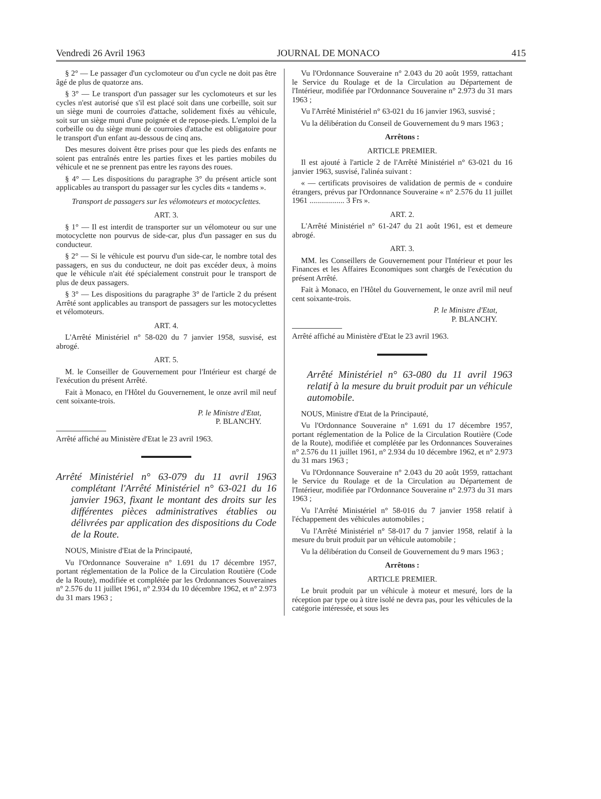Vendredi 26 Avril 1963 JOURNAL DE MONACO 415
§ 2° — Le passager d'un cyclomoteur ou d'un cycle ne doit pas être âgé de plus de quatorze ans.
§ 3° — Le transport d'un passager sur les cyclomoteurs et sur les cycles n'est autorisé que s'il est placé soit dans une corbeille, soit sur un siège muni de courroies d'attache, solidement fixés au véhicule, soit sur un siège muni d'une poignée et de repose-pieds. L'emploi de la corbeille ou du siège muni de courroies d'attache est obligatoire pour le transport d'un enfant au-dessous de cinq ans.
Des mesures doivent être prises pour que les pieds des enfants ne soient pas entraînés entre les parties fixes et les parties mobiles du véhicule et ne se prennent pas entre les rayons des roues.
§ 4° — Les dispositions du paragraphe 3° du présent article sont applicables au transport du passager sur les cycles dits « tandems ».
Transport de passagers sur les vélomoteurs et motocyclettes.
ART. 3.
§ 1° — Il est interdit de transporter sur un vélomoteur ou sur une motocyclette non pourvus de side-car, plus d'un passager en sus du conducteur.
§ 2° — Si le véhicule est pourvu d'un side-car, le nombre total des passagers, en sus du conducteur, ne doit pas excéder deux, à moins que le véhicule n'ait été spécialement construit pour le transport de plus de deux passagers.
§ 3° — Les dispositions du paragraphe 3° de l'article 2 du présent Arrêté sont applicables au transport de passagers sur les motocyclettes et vélomoteurs.
ART. 4.
L'Arrêté Ministériel n° 58-020 du 7 janvier 1958, susvisé, est abrogé.
ART. 5.
M. le Conseiller de Gouvernement pour l'Intérieur est chargé de l'exécution du présent Arrêté.
Fait à Monaco, en l'Hôtel du Gouvernement, le onze avril mil neuf cent soixante-trois.
P. le Ministre d'Etat,
P. BLANCHY.
Arrêté affiché au Ministère d'Etat le 23 avril 1963.
Arrêté Ministériel n° 63-079 du 11 avril 1963 complétant l'Arrêté Ministériel n° 63-021 du 16 janvier 1963, fixant le montant des droits sur les différentes pièces administratives établies ou délivrées par application des dispositions du Code de la Route.
NOUS, Ministre d'Etat de la Principauté,
Vu l'Ordonnance Souveraine n° 1.691 du 17 décembre 1957, portant réglementation de la Police de la Circulation Routière (Code de la Route), modifiée et complétée par les Ordonnances Souveraines n° 2.576 du 11 juillet 1961, n° 2.934 du 10 décembre 1962, et n° 2.973 du 31 mars 1963 ;
Vu l'Ordonnance Souveraine n° 2.043 du 20 août 1959, rattachant le Service du Roulage et de la Circulation au Département de l'Intérieur, modifiée par l'Ordonnance Souveraine n° 2.973 du 31 mars 1963 ;
Vu l'Arrêté Ministériel n° 63-021 du 16 janvier 1963, susvisé ;
Vu la délibération du Conseil de Gouvernement du 9 mars 1963 ;
Arrêtons :
ARTICLE PREMIER.
Il est ajouté à l'article 2 de l'Arrêté Ministériel n° 63-021 du 16 janvier 1963, susvisé, l'alinéa suivant :
« — certificats provisoires de validation de permis de « conduire étrangers, prévus par l'Ordonnance Souveraine « n° 2.576 du 11 juillet 1961 .................. 3 Frs ».
ART. 2.
L'Arrêté Ministériel n° 61-247 du 21 août 1961, est et demeure abrogé.
ART. 3.
MM. les Conseillers de Gouvernement pour l'Intérieur et pour les Finances et les Affaires Economiques sont chargés de l'exécution du présent Arrêté.
Fait à Monaco, en l'Hôtel du Gouvernement, le onze avril mil neuf cent soixante-trois.
P. le Ministre d'Etat,
P. BLANCHY.
Arrêté affiché au Ministère d'Etat le 23 avril 1963.
Arrêté Ministériel n° 63-080 du 11 avril 1963 relatif à la mesure du bruit produit par un véhicule automobile.
NOUS, Ministre d'Etat de la Principauté,
Vu l'Ordonnance Souveraine n° 1.691 du 17 décembre 1957, portant réglementation de la Police de la Circulation Routière (Code de la Route), modifiée et complétée par les Ordonnances Souveraines n° 2.576 du 11 juillet 1961, n° 2.934 du 10 décembre 1962, et n° 2.973 du 31 mars 1963 ;
Vu l'Ordonnance Souveraine n° 2.043 du 20 août 1959, rattachant le Service du Roulage et de la Circulation au Département de l'Intérieur, modifiée par l'Ordonnance Souveraine n° 2.973 du 31 mars 1963 ;
Vu l'Arrêté Ministériel n° 58-016 du 7 janvier 1958 relatif à l'échappement des véhicules automobiles ;
Vu l'Arrêté Ministériel n° 58-017 du 7 janvier 1958, relatif à la mesure du bruit produit par un véhicule automobile ;
Vu la délibération du Conseil de Gouvernement du 9 mars 1963 ;
Arrêtons :
ARTICLE PREMIER.
Le bruit produit par un véhicule à moteur et mesuré, lors de la réception par type ou à titre isolé ne devra pas, pour les véhicules de la catégorie intéressée, et sous les